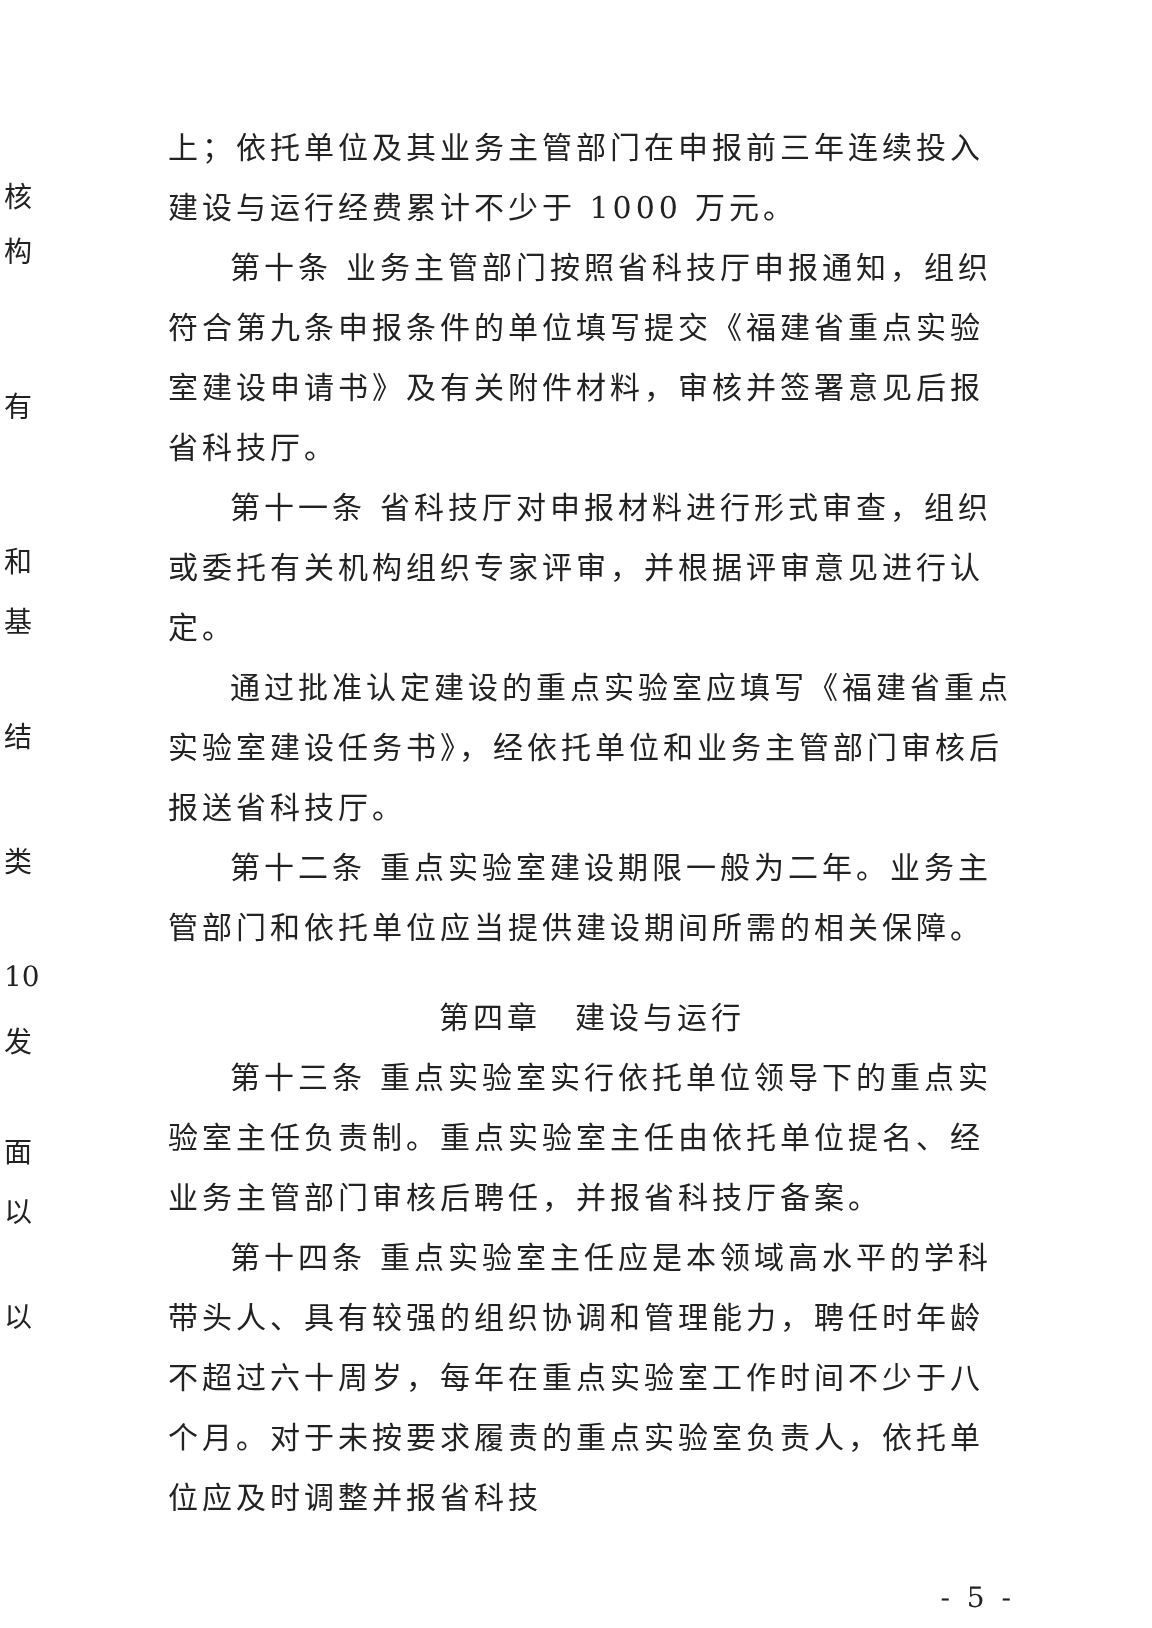上；依托单位及其业务主管部门在申报前三年连续投入建设与运行经费累计不少于 1000 万元。
第十条 业务主管部门按照省科技厅申报通知，组织符合第九条申报条件的单位填写提交《福建省重点实验室建设申请书》及有关附件材料，审核并签署意见后报省科技厅。
第十一条 省科技厅对申报材料进行形式审查，组织或委托有关机构组织专家评审，并根据评审意见进行认定。
通过批准认定建设的重点实验室应填写《福建省重点实验室建设任务书》，经依托单位和业务主管部门审核后报送省科技厅。
第十二条 重点实验室建设期限一般为二年。业务主管部门和依托单位应当提供建设期间所需的相关保障。
第四章　建设与运行
第十三条 重点实验室实行依托单位领导下的重点实验室主任负责制。重点实验室主任由依托单位提名、经业务主管部门审核后聘任，并报省科技厅备案。
第十四条 重点实验室主任应是本领域高水平的学科带头人、具有较强的组织协调和管理能力，聘任时年龄不超过六十周岁，每年在重点实验室工作时间不少于八个月。对于未按要求履责的重点实验室负责人，依托单位应及时调整并报省科技
- 5 -
核
构
有
和
基
结
类
10
发
面
以
以